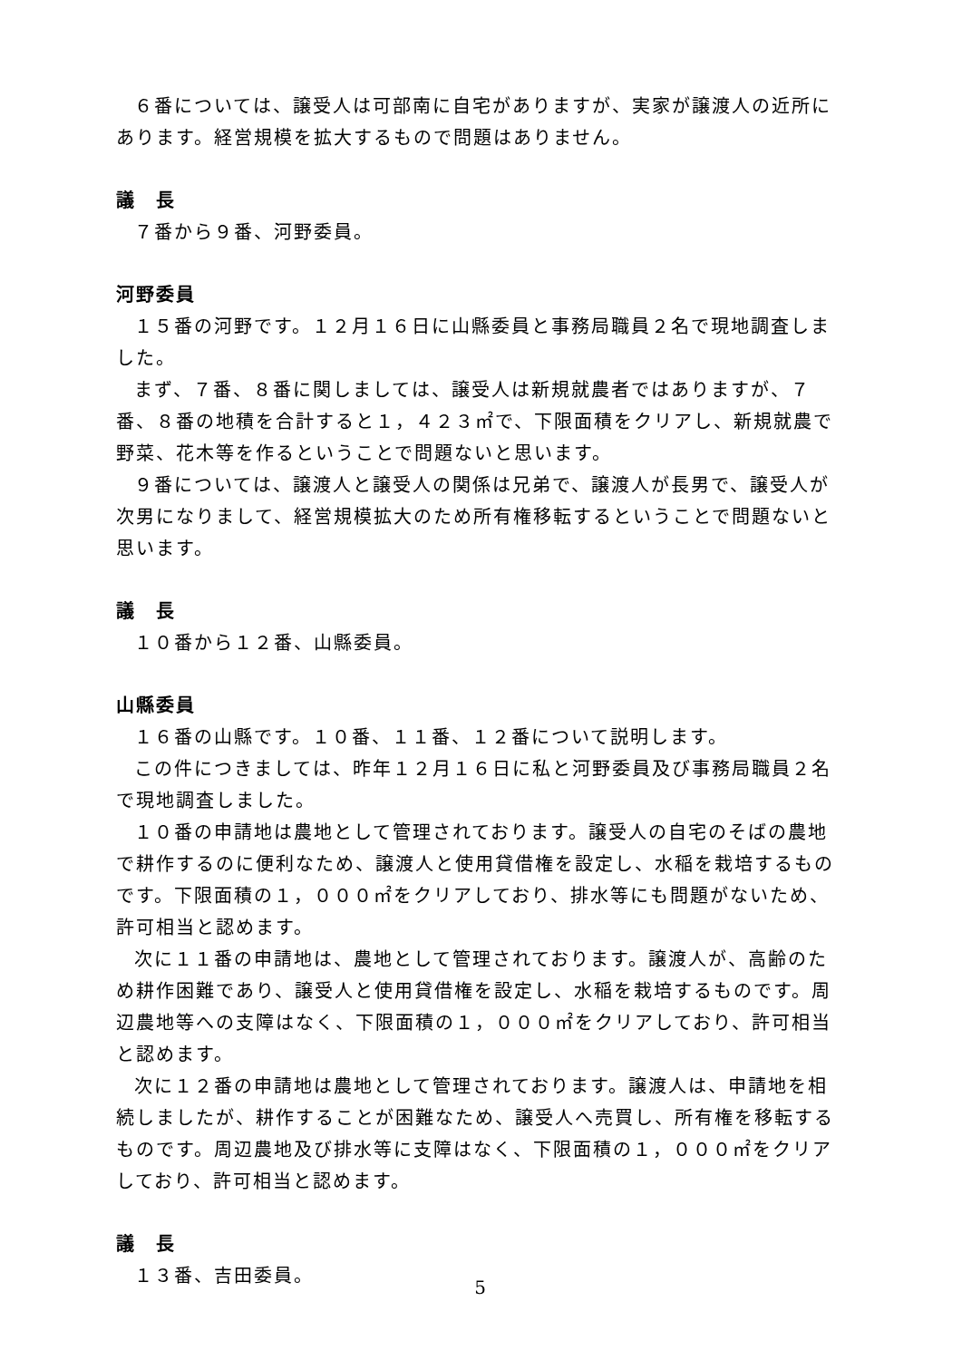６番については、譲受人は可部南に自宅がありますが、実家が譲渡人の近所にあります。経営規模を拡大するもので問題はありません。
議　長
７番から９番、河野委員。
河野委員
１５番の河野です。１２月１６日に山縣委員と事務局職員２名で現地調査しました。
まず、７番、８番に関しましては、譲受人は新規就農者ではありますが、７番、８番の地積を合計すると１，４２３㎡で、下限面積をクリアし、新規就農で野菜、花木等を作るということで問題ないと思います。
９番については、譲渡人と譲受人の関係は兄弟で、譲渡人が長男で、譲受人が次男になりまして、経営規模拡大のため所有権移転するということで問題ないと思います。
議　長
１０番から１２番、山縣委員。
山縣委員
１６番の山縣です。１０番、１１番、１２番について説明します。
この件につきましては、昨年１２月１６日に私と河野委員及び事務局職員２名で現地調査しました。
１０番の申請地は農地として管理されております。譲受人の自宅のそばの農地で耕作するのに便利なため、譲渡人と使用貸借権を設定し、水稲を栽培するものです。下限面積の１，０００㎡をクリアしており、排水等にも問題がないため、許可相当と認めます。
次に１１番の申請地は、農地として管理されております。譲渡人が、高齢のため耕作困難であり、譲受人と使用貸借権を設定し、水稲を栽培するものです。周辺農地等への支障はなく、下限面積の１，０００㎡をクリアしており、許可相当と認めます。
次に１２番の申請地は農地として管理されております。譲渡人は、申請地を相続しましたが、耕作することが困難なため、譲受人へ売買し、所有権を移転するものです。周辺農地及び排水等に支障はなく、下限面積の１，０００㎡をクリアしており、許可相当と認めます。
議　長
１３番、吉田委員。
5